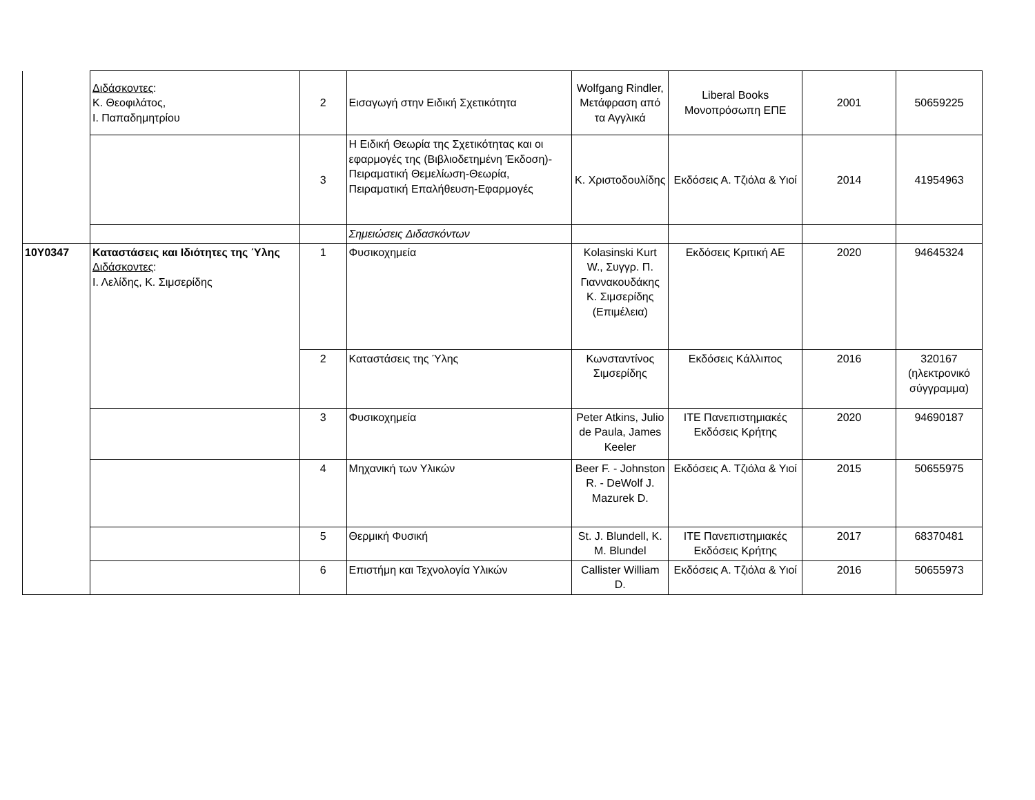| | Διδάσκοντες : Κ. Θεοφιλάτος, Ι. Παπαδημητρίου | 2 | Εισαγωγή στην Ειδική Σχετικότητα | Wolfgang Rindler, Μετάφραση από τα Αγγλικά | Liberal Books Μονοπρόσωπη ΕΠΕ | 2001 | 50659225 |
| | | 3 | Η Ειδική Θεωρία της Σχετικότητας και οι εφαρμογές της (Βιβλιοδετημένη Έκδοση)-Πειραματική Θεμελίωση-Θεωρία, Πειραματική Επαλήθευση-Εφαρμογές | Κ. Χριστοδουλίδης | Εκδόσεις Α. Τζιόλα & Υιοί | 2014 | 41954963 |
| | | | Σημειώσεις Διδασκόντων | | | | |
| 10Υ0347 | Καταστάσεις και Ιδιότητες της Ύλης Διδάσκοντες : Ι. Λελίδης, Κ. Σιμσερίδης | 1 | Φυσικοχημεία | Kolasinski Kurt W., Συγγρ. Π. Γιαννακουδάκης Κ. Σιμσερίδης (Επιμέλεια) | Εκδόσεις Κριτική ΑΕ | 2020 | 94645324 |
| | | 2 | Καταστάσεις της Ύλης | Κωνσταντίνος Σιμσερίδης | Εκδόσεις Κάλλιπος | 2016 | 320167 (ηλεκτρονικό σύγγραμμα) |
| | | 3 | Φυσικοχημεία | Peter Atkins, Julio de Paula, James Keeler | ΙΤΕ Πανεπιστημιακές Εκδόσεις Κρήτης | 2020 | 94690187 |
| | | 4 | Μηχανική των Υλικών | Beer F. - Johnston R. - DeWolf J. Mazurek D. | Εκδόσεις Α. Τζιόλα & Υιοί | 2015 | 50655975 |
| | | 5 | Θερμική Φυσική | St. J. Blundell, K. M. Blundel | ΙΤΕ Πανεπιστημιακές Εκδόσεις Κρήτης | 2017 | 68370481 |
| | | 6 | Επιστήμη και Τεχνολογία Υλικών | Callister William D. | Εκδόσεις Α. Τζιόλα & Υιοί | 2016 | 50655973 |